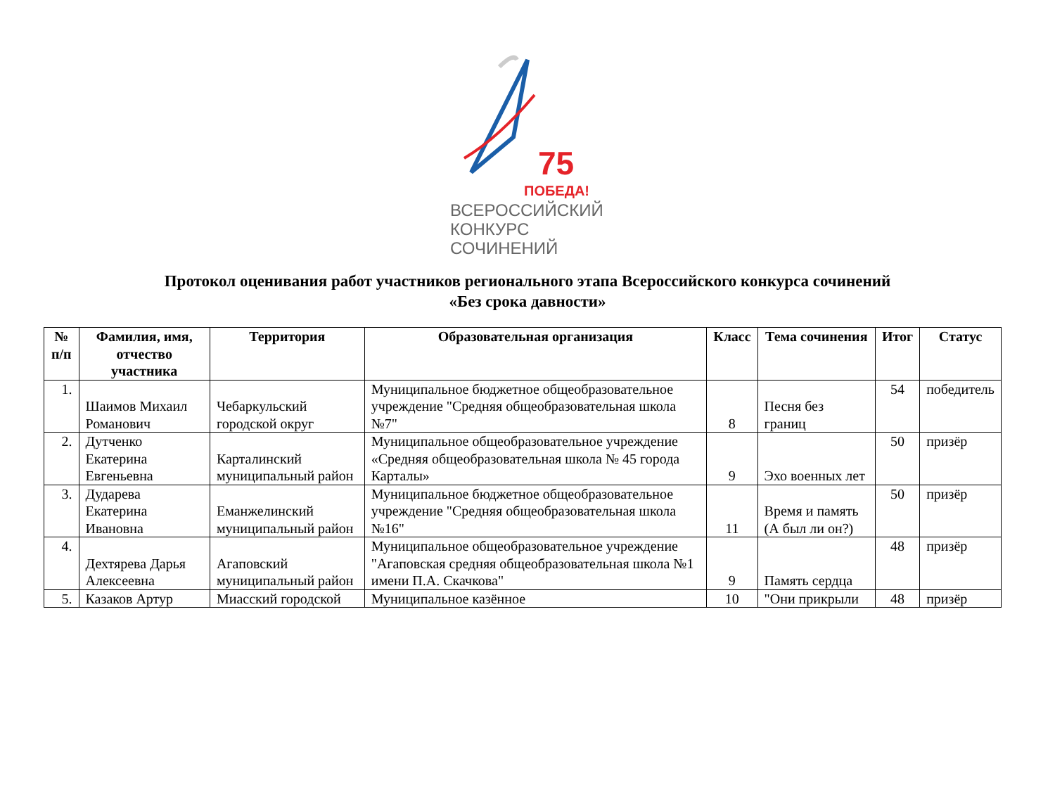75
ПОБЕДА!
ВСЕРОССИЙСКИЙ
КОНКУРС
СОЧИНЕНИЙ
Протокол оценивания работ участников регионального этапа Всероссийского конкурса сочинений
«Без срока давности»
| № п/п | Фамилия, имя, отчество участника | Территория | Образовательная организация | Класс | Тема сочинения | Итог | Статус |
| --- | --- | --- | --- | --- | --- | --- | --- |
| 1. | Шаимов Михаил Романович | Чебаркульский городской округ | Муниципальное бюджетное общеобразовательное учреждение "Средняя общеобразовательная школа №7" | 8 | Песня без границ | 54 | победитель |
| 2. | Дутченко Екатерина Евгеньевна | Карталинский муниципальный район | Муниципальное общеобразовательное учреждение «Средняя общеобразовательная школа № 45 города Карталы» | 9 | Эхо военных лет | 50 | призёр |
| 3. | Дударева Екатерина Ивановна | Еманжелинский муниципальный район | Муниципальное бюджетное общеобразовательное учреждение "Средняя общеобразовательная школа №16" | 11 | Время и память (А был ли он?) | 50 | призёр |
| 4. | Дехтярева Дарья Алексеевна | Агаповский муниципальный район | Муниципальное общеобразовательное учреждение "Агаповская средняя общеобразовательная школа №1 имени П.А. Скачкова" | 9 | Память сердца | 48 | призёр |
| 5. | Казаков Артур | Миасский городской | Муниципальное казённое | 10 | "Они прикрыли | 48 | призёр |